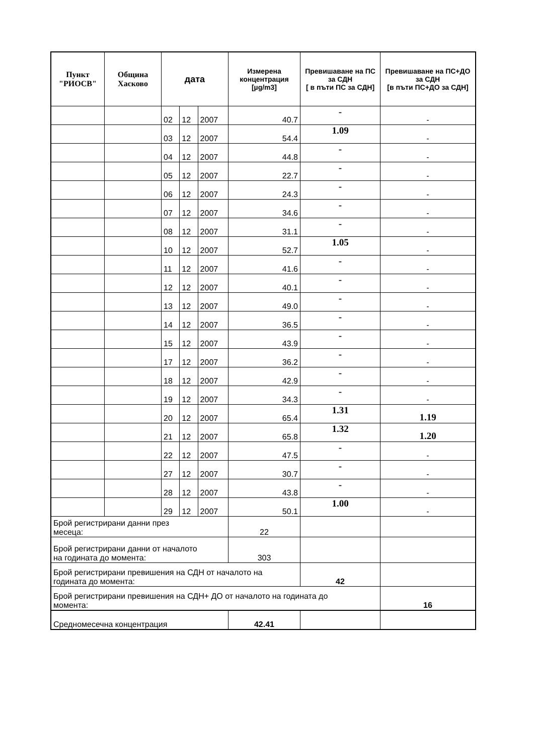| Пункт "РИОСВ" | Община Хасково | дата | | | Измерена концентрация [µg/m3] | Превишаване на ПС за СДН [ в пъти ПС за СДН] | Превишаване на ПС+ДО за СДН [в пъти ПС+ДО за СДН] |
| --- | --- | --- | --- | --- | --- | --- | --- |
| | | 02 | 12 | 2007 | 40.7 | - | - |
| | | 03 | 12 | 2007 | 54.4 | 1.09 | - |
| | | 04 | 12 | 2007 | 44.8 | - | - |
| | | 05 | 12 | 2007 | 22.7 | - | - |
| | | 06 | 12 | 2007 | 24.3 | - | - |
| | | 07 | 12 | 2007 | 34.6 | - | - |
| | | 08 | 12 | 2007 | 31.1 | - | - |
| | | 10 | 12 | 2007 | 52.7 | 1.05 | - |
| | | 11 | 12 | 2007 | 41.6 | - | - |
| | | 12 | 12 | 2007 | 40.1 | - | - |
| | | 13 | 12 | 2007 | 49.0 | - | - |
| | | 14 | 12 | 2007 | 36.5 | - | - |
| | | 15 | 12 | 2007 | 43.9 | - | - |
| | | 17 | 12 | 2007 | 36.2 | - | - |
| | | 18 | 12 | 2007 | 42.9 | - | - |
| | | 19 | 12 | 2007 | 34.3 | - | - |
| | | 20 | 12 | 2007 | 65.4 | 1.31 | 1.19 |
| | | 21 | 12 | 2007 | 65.8 | 1.32 | 1.20 |
| | | 22 | 12 | 2007 | 47.5 | - | - |
| | | 27 | 12 | 2007 | 30.7 | - | - |
| | | 28 | 12 | 2007 | 43.8 | - | - |
| | | 29 | 12 | 2007 | 50.1 | 1.00 | - |
| Брой регистрирани данни през месеца: | | | | | 22 | | |
| Брой регистрирани данни от началото на годината до момента: | | | | | 303 | | |
| Брой регистрирани превишения на СДН от началото на годината до момента: | | | | | | 42 | |
| Брой регистрирани превишения на СДН+ ДО от началото на годината до момента: | | | | | | | 16 |
| Средномесечна концентрация | | | | | 42.41 | | |